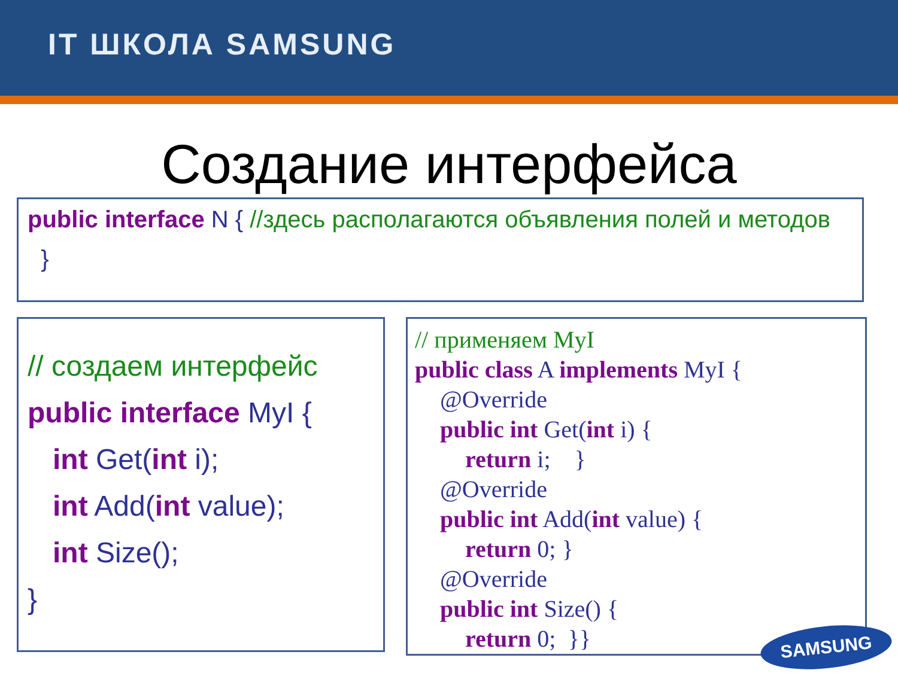IT ШКОЛА SAMSUNG
Создание интерфейса
public interface N { //здесь располагаются объявления полей и методов
}
// создаем интерфейс
public interface MyI {
int Get(int i);
int Add(int value);
int Size();
}
// применяем MyI
public class A implements MyI {
@Override
public int Get(int i) {
return i; }
@Override
public int Add(int value) {
return 0; }
@Override
public int Size() {
return 0; }}
SAMSUNG